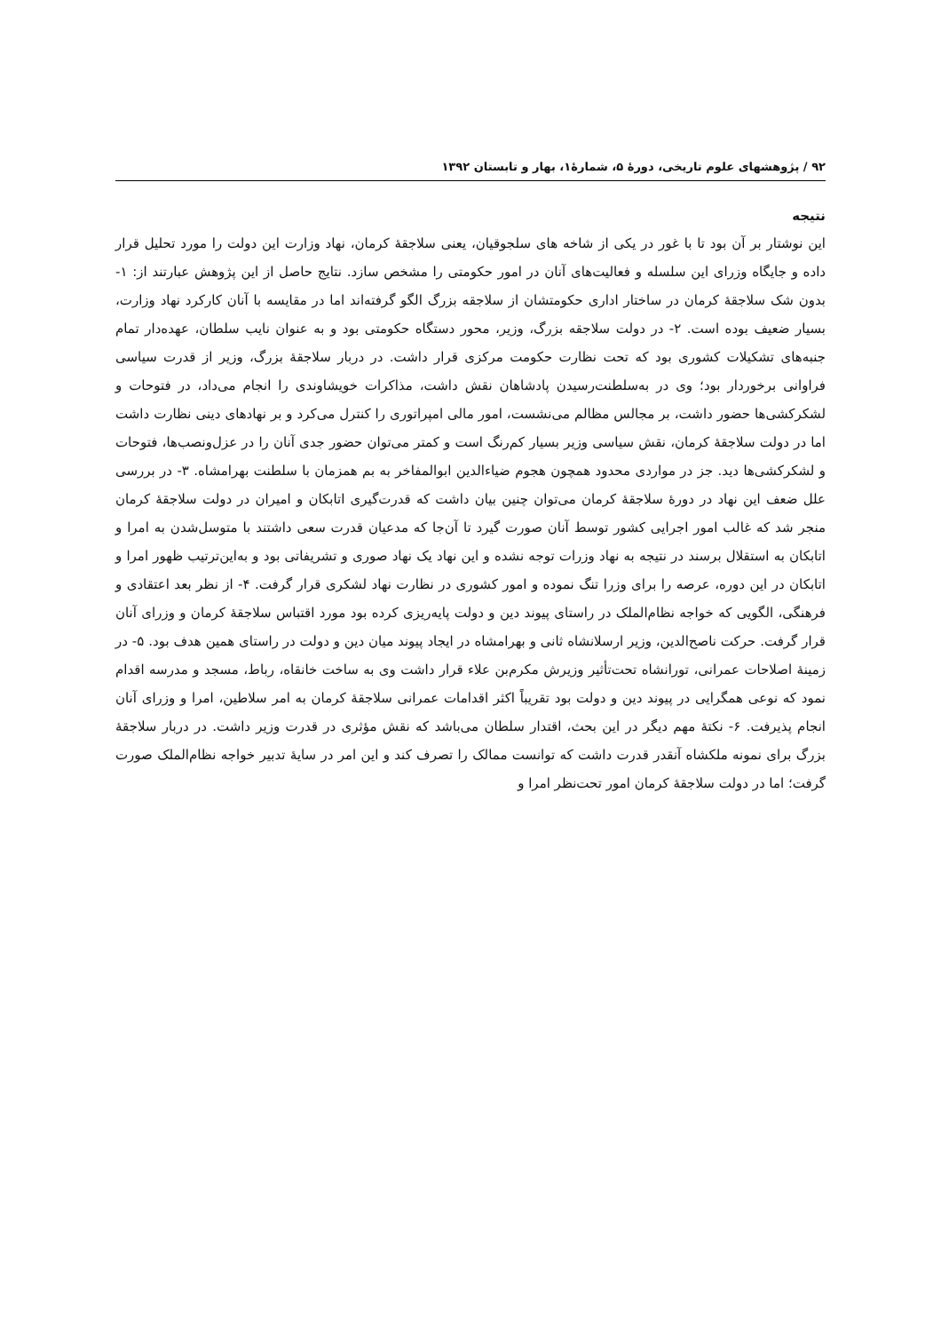۹۲ / پژوهشهای علوم تاریخی، دورهٔ ۵، شمارهٔ۱، بهار و تابستان ۱۳۹۲
نتیجه
این نوشتار بر آن بود تا با غور در یکی از شاخه های سلجوقیان، یعنی سلاجقهٔ کرمان، نهاد وزارت این دولت را مورد تحلیل قرار داده و جایگاه وزرای این سلسله و فعالیت‌های آنان در امور حکومتی را مشخص سازد. نتایج حاصل از این پژوهش عبارتند از: ۱- بدون شک سلاجقهٔ کرمان در ساختار اداری حکومتشان از سلاجقه بزرگ الگو گرفته‌اند اما در مقایسه با آنان کارکرد نهاد وزارت، بسیار ضعیف بوده است. ۲- در دولت سلاجقه بزرگ، وزیر، محور دستگاه حکومتی بود و به عنوان نایب سلطان، عهده‌دار تمام جنبه‌های تشکیلات کشوری بود که تحت نظارت حکومت مرکزی قرار داشت. در دربار سلاجقهٔ بزرگ، وزیر از قدرت سیاسی فراوانی برخوردار بود؛ وی در به‌سلطنت‌رسیدن پادشاهان نقش داشت، مذاکرات خویشاوندی را انجام می‌داد، در فتوحات و لشکرکشی‌ها حضور داشت، بر مجالس مظالم می‌نشست، امور مالی امپراتوری را کنترل می‌کرد و بر نهادهای دینی نظارت داشت اما در دولت سلاجقهٔ کرمان، نقش سیاسی وزیر بسیار کم‌رنگ است و کمتر می‌توان حضور جدی آنان را در عزل‌ونصب‌ها، فتوحات و لشکرکشی‌ها دید. جز در مواردی محدود همچون هجوم ضیاءالدین ابوالمفاخر به بم همزمان با سلطنت بهرامشاه. ۳- در بررسی علل ضعف این نهاد در دورهٔ سلاجقهٔ کرمان می‌توان چنین بیان داشت که قدرت‌گیری اتابکان و امیران در دولت سلاجقهٔ کرمان منجر شد که غالب امور اجرایی کشور توسط آنان صورت گیرد تا آن‌جا که مدعیان قدرت سعی داشتند با متوسل‌شدن به امرا و اتابکان به استقلال برسند در نتیجه به نهاد وزرات توجه نشده و این نهاد یک نهاد صوری و تشریفاتی بود و به‌این‌ترتیب ظهور امرا و اتابکان در این دوره، عرصه را برای وزرا تنگ نموده و امور کشوری در نظارت نهاد لشکری قرار گرفت. ۴- از نظر بعد اعتقادی و فرهنگی، الگویی که خواجه نظام‌الملک در راستای پیوند دین و دولت پایه‌ریزی کرده بود مورد اقتباس سلاجقهٔ کرمان و وزرای آنان قرار گرفت. حرکت ناصح‌الدین، وزیر ارسلانشاه ثانی و بهرامشاه در ایجاد پیوند میان دین و دولت در راستای همین هدف بود. ۵- در زمینهٔ اصلاحات عمرانی، تورانشاه تحت‌تأثیر وزیرش مکرم‌بن علاء قرار داشت وی به ساخت خانقاه، رباط، مسجد و مدرسه اقدام نمود که نوعی همگرایی در پیوند دین و دولت بود تقریباً اکثر اقدامات عمرانی سلاجقهٔ کرمان به امر سلاطین، امرا و وزرای آنان انجام پذیرفت. ۶- نکتهٔ مهم دیگر در این بحث، اقتدار سلطان می‌باشد که نقش مؤثری در قدرت وزیر داشت. در دربار سلاجقهٔ بزرگ برای نمونه ملکشاه آنقدر قدرت داشت که توانست ممالک را تصرف کند و این امر در سایهٔ تدبیر خواجه نظام‌الملک صورت گرفت؛ اما در دولت سلاجقهٔ کرمان امور تحت‌نظر امرا و